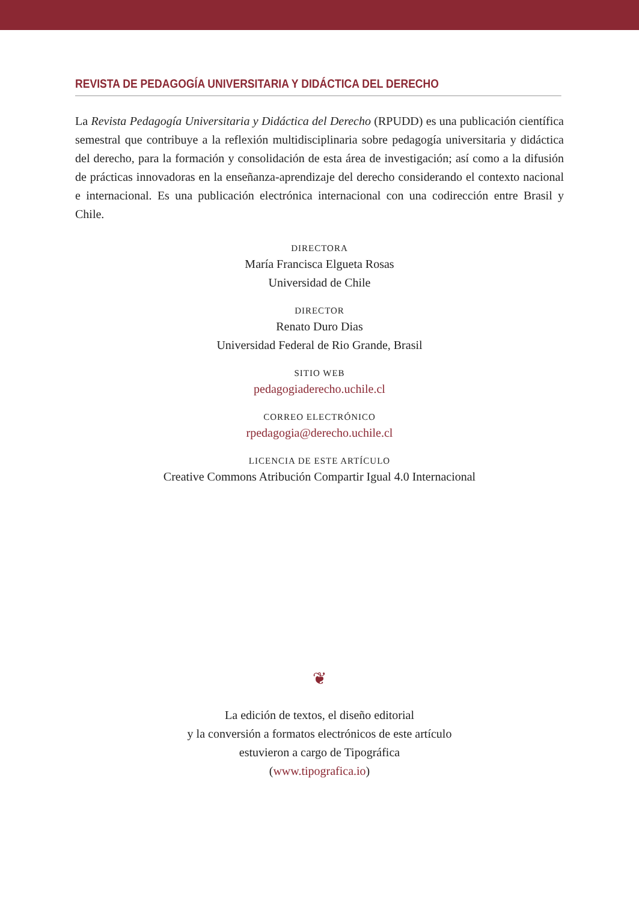REVISTA DE PEDAGOGÍA UNIVERSITARIA Y DIDÁCTICA DEL DERECHO
La Revista Pedagogía Universitaria y Didáctica del Derecho (RPUDD) es una publicación científica semestral que contribuye a la reflexión multidisciplinaria sobre pedagogía universitaria y didáctica del derecho, para la formación y consolidación de esta área de investigación; así como a la difusión de prácticas innovadoras en la enseñanza-aprendizaje del derecho considerando el contexto nacional e internacional. Es una publicación electrónica internacional con una codirección entre Brasil y Chile.
DIRECTORA
María Francisca Elgueta Rosas
Universidad de Chile
DIRECTOR
Renato Duro Dias
Universidad Federal de Rio Grande, Brasil
SITIO WEB
pedagogiaderecho.uchile.cl
CORREO ELECTRÓNICO
rpedagogia@derecho.uchile.cl
LICENCIA DE ESTE ARTÍCULO
Creative Commons Atribución Compartir Igual 4.0 Internacional
❦
La edición de textos, el diseño editorial
y la conversión a formatos electrónicos de este artículo
estuvieron a cargo de Tipográfica
(www.tipografica.io)